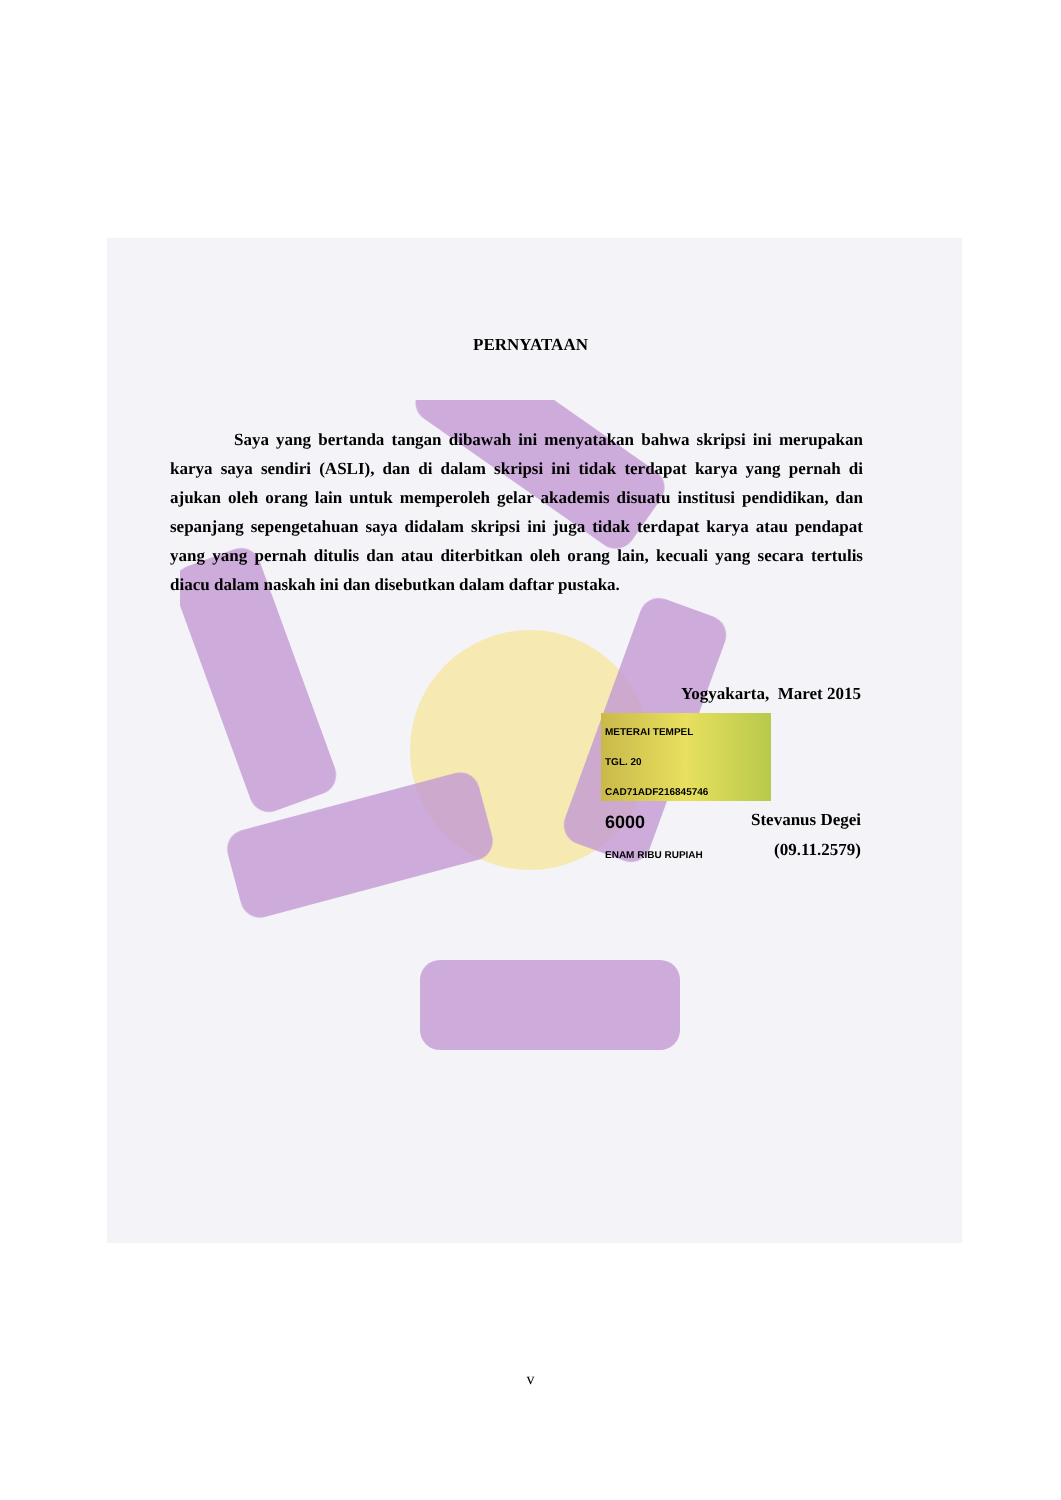PERNYATAAN
Saya yang bertanda tangan dibawah ini menyatakan bahwa skripsi ini merupakan karya saya sendiri (ASLI), dan di dalam skripsi ini tidak terdapat karya yang pernah di ajukan oleh orang lain untuk memperoleh gelar akademis disuatu institusi pendidikan, dan sepanjang sepengetahuan saya didalam skripsi ini juga tidak terdapat karya atau pendapat yang yang pernah ditulis dan atau diterbitkan oleh orang lain, kecuali yang secara tertulis diacu dalam naskah ini dan disebutkan dalam daftar pustaka.
Yogyakarta, Maret 2015
METERAI TEMPEL
TGL. 20
CAD71ADF216845746
6000
ENAM RIBU RUPIAH
Stevanus Degei
(09.11.2579)
v